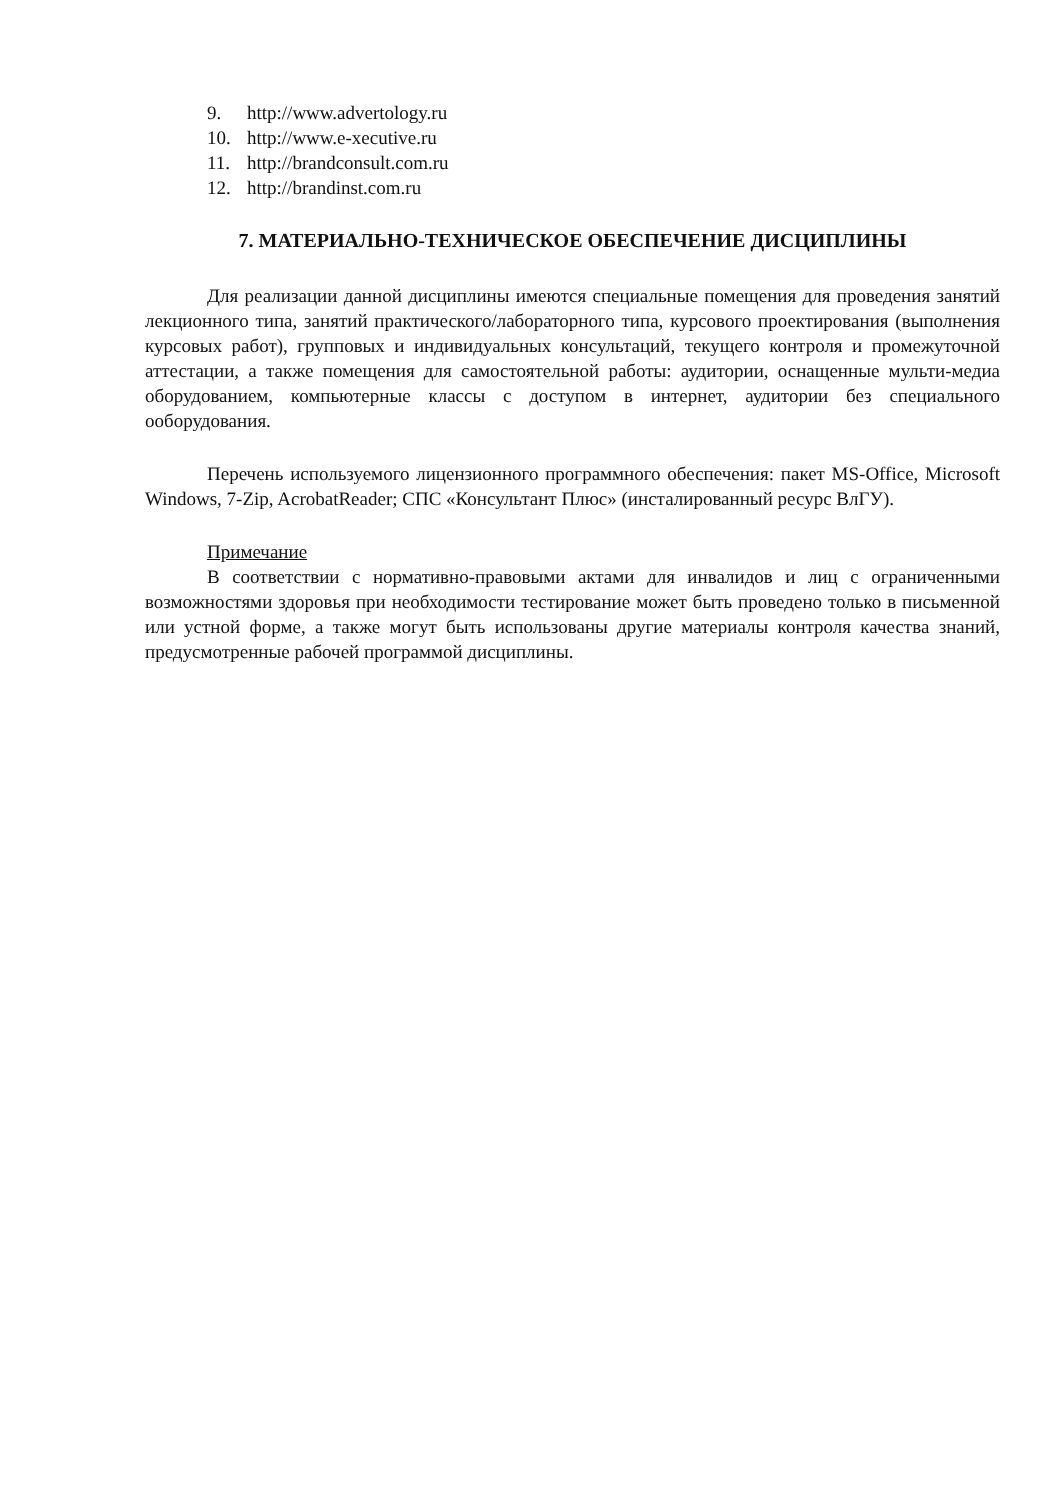9. http://www.advertology.ru
10. http://www.e-xecutive.ru
11. http://brandconsult.com.ru
12. http://brandinst.com.ru
7. МАТЕРИАЛЬНО-ТЕХНИЧЕСКОЕ ОБЕСПЕЧЕНИЕ ДИСЦИПЛИНЫ
Для реализации данной дисциплины имеются специальные помещения для проведения занятий лекционного типа, занятий практического/лабораторного типа, курсового проектирования (выполнения курсовых работ), групповых и индивидуальных консультаций, текущего контроля и промежуточной аттестации, а также помещения для самостоятельной работы: аудитории, оснащенные мульти-медиа оборудованием, компьютерные классы с доступом в интернет, аудитории без специального ооборудования.
Перечень используемого лицензионного программного обеспечения: пакет MS-Office, Microsoft Windows, 7-Zip, AcrobatReader; СПС «Консультант Плюс» (инсталированный ресурс ВлГУ).
Примечание
В соответствии с нормативно-правовыми актами для инвалидов и лиц с ограниченными возможностями здоровья при необходимости тестирование может быть проведено только в письменной или устной форме, а также могут быть использованы другие материалы контроля качества знаний, предусмотренные рабочей программой дисциплины.